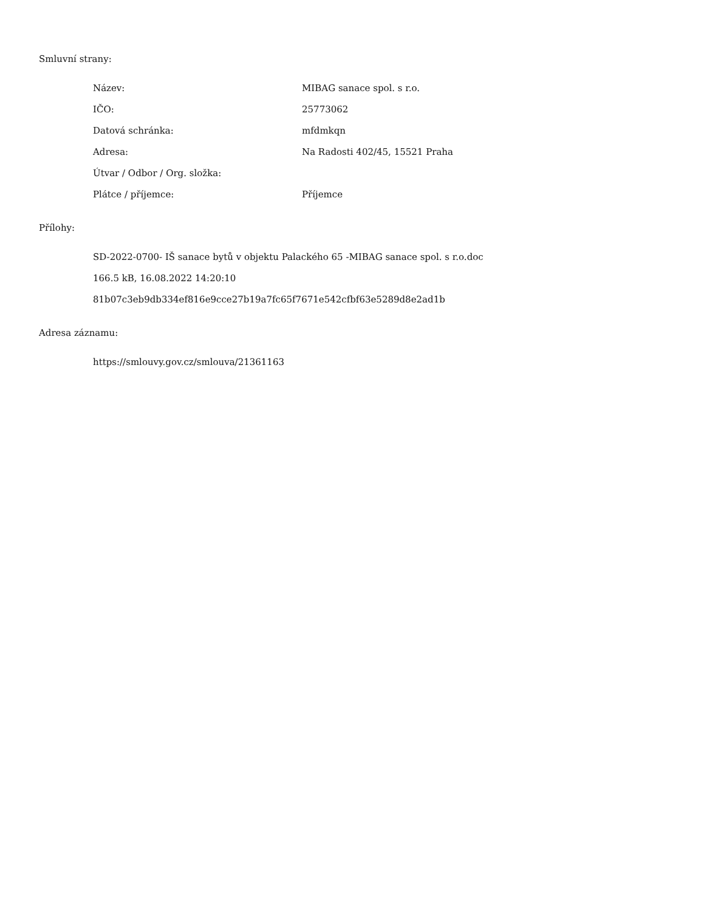Smluvní strany:
| Název: | MIBAG sanace spol. s r.o. |
| IČO: | 25773062 |
| Datová schránka: | mfdmkqn |
| Adresa: | Na Radosti 402/45, 15521 Praha |
| Útvar / Odbor / Org. složka: | |
| Plátce / příjemce: | Příjemce |
Přílohy:
SD-2022-0700- IŠ sanace bytů v objektu Palackého 65 -MIBAG sanace spol. s r.o.doc
166.5 kB, 16.08.2022 14:20:10
81b07c3eb9db334ef816e9cce27b19a7fc65f7671e542cfbf63e5289d8e2ad1b
Adresa záznamu:
https://smlouvy.gov.cz/smlouva/21361163